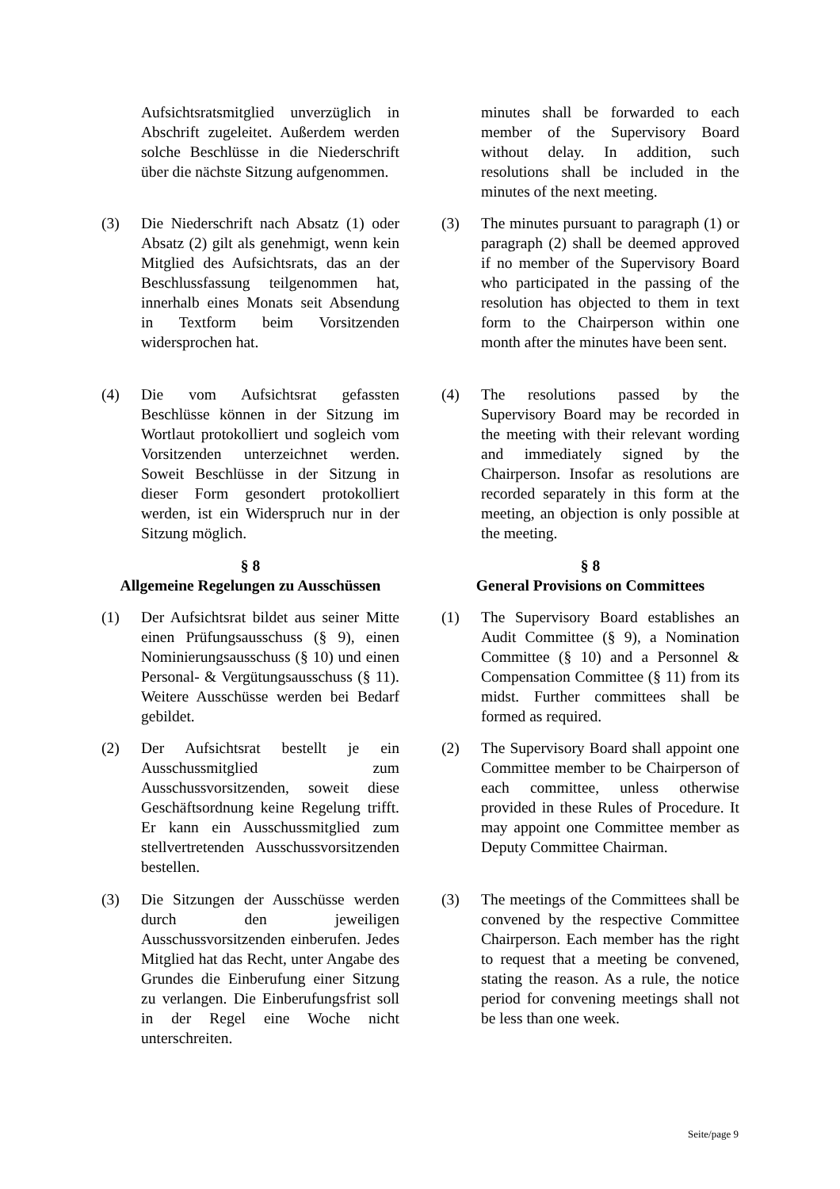Aufsichtsratsmitglied unverzüglich in Abschrift zugeleitet. Außerdem werden solche Beschlüsse in die Niederschrift über die nächste Sitzung aufgenommen.
minutes shall be forwarded to each member of the Supervisory Board without delay. In addition, such resolutions shall be included in the minutes of the next meeting.
(3) Die Niederschrift nach Absatz (1) oder Absatz (2) gilt als genehmigt, wenn kein Mitglied des Aufsichtsrats, das an der Beschlussfassung teilgenommen hat, innerhalb eines Monats seit Absendung in Textform beim Vorsitzenden widersprochen hat.
(3) The minutes pursuant to paragraph (1) or paragraph (2) shall be deemed approved if no member of the Supervisory Board who participated in the passing of the resolution has objected to them in text form to the Chairperson within one month after the minutes have been sent.
(4) Die vom Aufsichtsrat gefassten Beschlüsse können in der Sitzung im Wortlaut protokolliert und sogleich vom Vorsitzenden unterzeichnet werden. Soweit Beschlüsse in der Sitzung in dieser Form gesondert protokolliert werden, ist ein Widerspruch nur in der Sitzung möglich.
(4) The resolutions passed by the Supervisory Board may be recorded in the meeting with their relevant wording and immediately signed by the Chairperson. Insofar as resolutions are recorded separately in this form at the meeting, an objection is only possible at the meeting.
§ 8
Allgemeine Regelungen zu Ausschüssen
§ 8
General Provisions on Committees
(1) Der Aufsichtsrat bildet aus seiner Mitte einen Prüfungsausschuss (§ 9), einen Nominierungsausschuss (§ 10) und einen Personal- & Vergütungsausschuss (§ 11). Weitere Ausschüsse werden bei Bedarf gebildet.
(1) The Supervisory Board establishes an Audit Committee (§ 9), a Nomination Committee (§ 10) and a Personnel & Compensation Committee (§ 11) from its midst. Further committees shall be formed as required.
(2) Der Aufsichtsrat bestellt je ein Ausschussmitglied zum Ausschussvorsitzenden, soweit diese Geschäftsordnung keine Regelung trifft. Er kann ein Ausschussmitglied zum stellvertretenden Ausschussvorsitzenden bestellen.
(2) The Supervisory Board shall appoint one Committee member to be Chairperson of each committee, unless otherwise provided in these Rules of Procedure. It may appoint one Committee member as Deputy Committee Chairman.
(3) Die Sitzungen der Ausschüsse werden durch den jeweiligen Ausschussvorsitzenden einberufen. Jedes Mitglied hat das Recht, unter Angabe des Grundes die Einberufung einer Sitzung zu verlangen. Die Einberufungsfrist soll in der Regel eine Woche nicht unterschreiten.
(3) The meetings of the Committees shall be convened by the respective Committee Chairperson. Each member has the right to request that a meeting be convened, stating the reason. As a rule, the notice period for convening meetings shall not be less than one week.
Seite/page 9